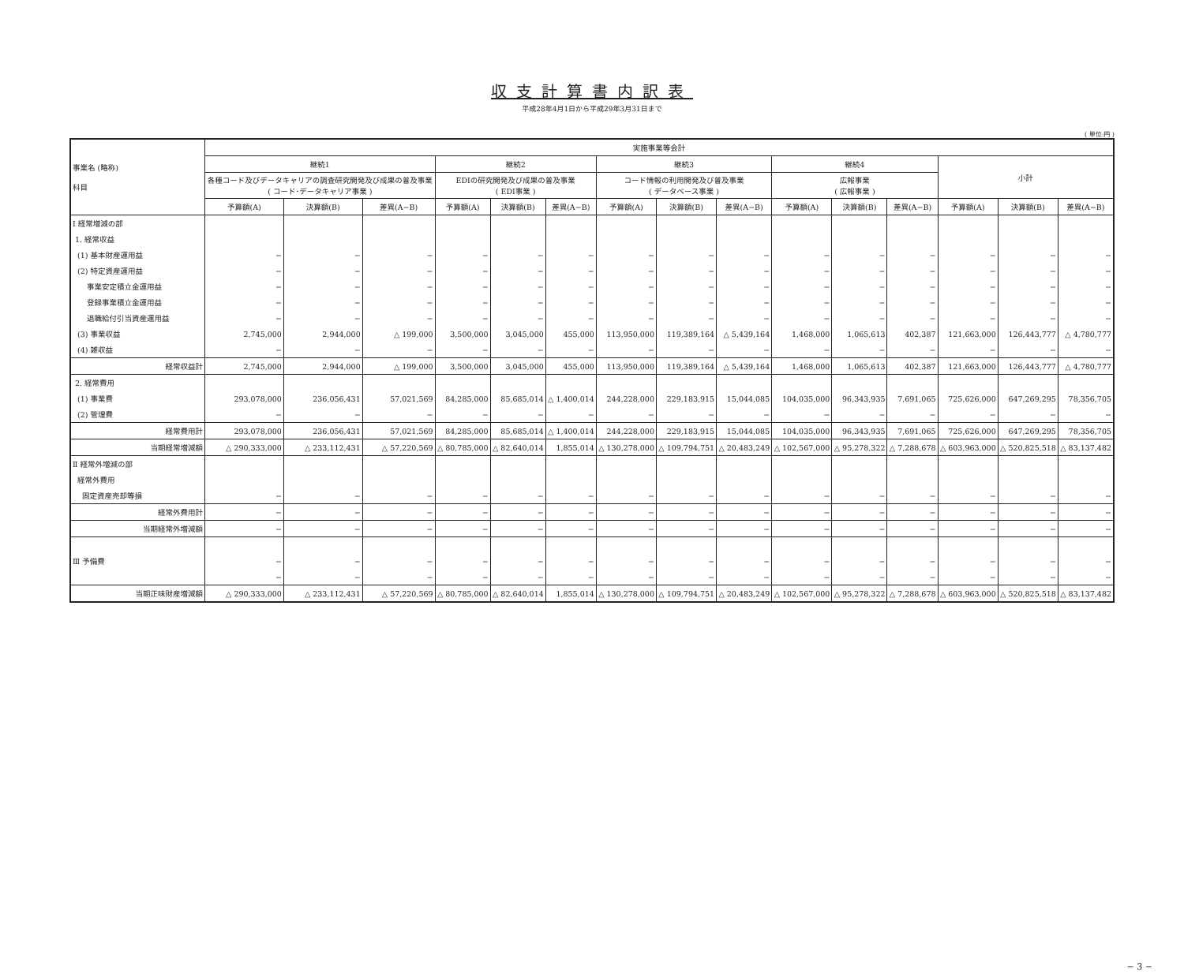収支計算書内訳表
平成28年4月1日から平成29年3月31日まで
( 単位:円 )
| 事業名 (略称) 科目 | 実施事業等会計 | | | | | | | | | | | | | | |
| --- | --- | --- | --- | --- | --- | --- | --- | --- | --- | --- | --- | --- | --- | --- | --- |
| | 継続1 | | | 継続2 | | | 継続3 | | | 継続4 | | | 小計 | | |
| | 各種コード及びデータキャリアの調査研究開発及び成果の普及事業 ( コード･データキャリア事業 ) | | | EDIの研究開発及び成果の普及事業 ( EDI事業 ) | | | コード情報の利用開発及び普及事業 ( データベース事業 ) | | | 広報事業 ( 広報事業 ) | | | | | |
| | 予算額(A) | 決算額(B) | 差異(A−B) | 予算額(A) | 決算額(B) | 差異(A−B) | 予算額(A) | 決算額(B) | 差異(A−B) | 予算額(A) | 決算額(B) | 差異(A−B) | 予算額(A) | 決算額(B) | 差異(A−B) |
| Ⅰ 経常増減の部 | | | | | | | | | | | | | | | |
| 1. 経常収益 | | | | | | | | | | | | | | | |
| (1) 基本財産運用益 | − | − | − | − | − | − | − | − | − | − | − | − | − | − | − |
| (2) 特定資産運用益 | − | − | − | − | − | − | − | − | − | − | − | − | − | − | − |
| 事業安定積立金運用益 | − | − | − | − | − | − | − | − | − | − | − | − | − | − | − |
| 登録事業積立金運用益 | − | − | − | − | − | − | − | − | − | − | − | − | − | − | − |
| 退職給付引当資産運用益 | − | − | − | − | − | − | − | − | − | − | − | − | − | − | − |
| (3) 事業収益 | 2,745,000 | 2,944,000 | △ 199,000 | 3,500,000 | 3,045,000 | 455,000 | 113,950,000 | 119,389,164 | △ 5,439,164 | 1,468,000 | 1,065,613 | 402,387 | 121,663,000 | 126,443,777 | △ 4,780,777 |
| (4) 雑収益 | − | − | − | − | − | − | − | − | − | − | − | − | − | − | − |
| 経常収益計 | 2,745,000 | 2,944,000 | △ 199,000 | 3,500,000 | 3,045,000 | 455,000 | 113,950,000 | 119,389,164 | △ 5,439,164 | 1,468,000 | 1,065,613 | 402,387 | 121,663,000 | 126,443,777 | △ 4,780,777 |
| 2. 経常費用 | | | | | | | | | | | | | | | |
| (1) 事業費 | 293,078,000 | 236,056,431 | 57,021,569 | 84,285,000 | 85,685,014 | △ 1,400,014 | 244,228,000 | 229,183,915 | 15,044,085 | 104,035,000 | 96,343,935 | 7,691,065 | 725,626,000 | 647,269,295 | 78,356,705 |
| (2) 管理費 | − | − | − | − | − | − | − | − | − | − | − | − | − | − | − |
| 経常費用計 | 293,078,000 | 236,056,431 | 57,021,569 | 84,285,000 | 85,685,014 | △ 1,400,014 | 244,228,000 | 229,183,915 | 15,044,085 | 104,035,000 | 96,343,935 | 7,691,065 | 725,626,000 | 647,269,295 | 78,356,705 |
| 当期経常増減額 | △ 290,333,000 | △ 233,112,431 | △ 57,220,569 | △ 80,785,000 | △ 82,640,014 | 1,855,014 | △ 130,278,000 | △ 109,794,751 | △ 20,483,249 | △ 102,567,000 | △ 95,278,322 | △ 7,288,678 | △ 603,963,000 | △ 520,825,518 | △ 83,137,482 |
| Ⅱ 経常外増減の部 | | | | | | | | | | | | | | | |
| 経常外費用 | | | | | | | | | | | | | | | |
| 固定資産売却等損 | − | − | − | − | − | − | − | − | − | − | − | − | − | − | − |
| 経常外費用計 | − | − | − | − | − | − | − | − | − | − | − | − | − | − | − |
| 当期経常外増減額 | − | − | − | − | − | − | − | − | − | − | − | − | − | − | − |
| Ⅲ 予備費 | − | − | − | − | − | − | − | − | − | − | − | − | − | − | − |
| | − | − | − | − | − | − | − | − | − | − | − | − | − | − | − |
| 当期正味財産増減額 | △ 290,333,000 | △ 233,112,431 | △ 57,220,569 | △ 80,785,000 | △ 82,640,014 | 1,855,014 | △ 130,278,000 | △ 109,794,751 | △ 20,483,249 | △ 102,567,000 | △ 95,278,322 | △ 7,288,678 | △ 603,963,000 | △ 520,825,518 | △ 83,137,482 |
− 3 −